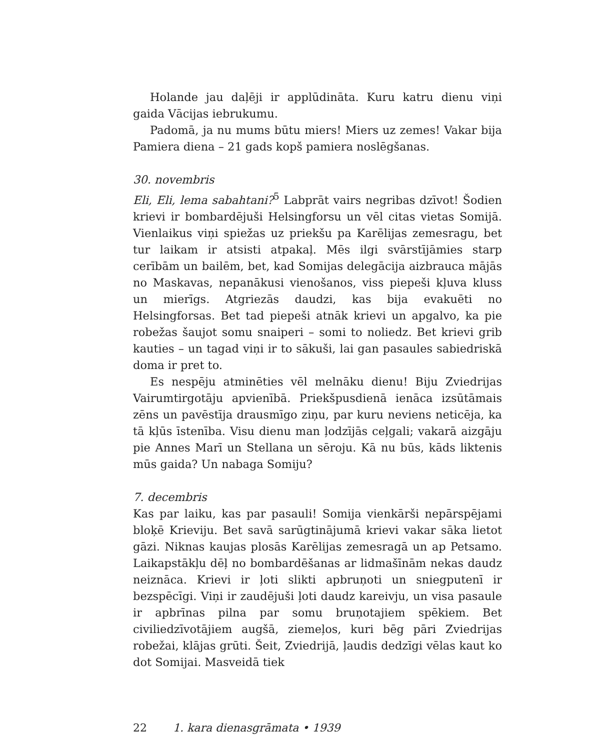Holande jau daļēji ir applūdināta. Kuru katru dienu viņi gaida Vācijas iebrukumu.
Padomā, ja nu mums būtu miers! Miers uz zemes! Vakar bija Pamiera diena – 21 gads kopš pamiera noslēgšanas.
30. novembris
Eli, Eli, lema sabahtani?<sup>5</sup> Labprāt vairs negribas dzīvot! Šodien krievi ir bombardējuši Helsingforsu un vēl citas vietas Somijā. Vienlaikus viņi spiežas uz priekšu pa Karēlijas zemesragu, bet tur laikam ir atsisti atpakaļ. Mēs ilgi svārstījāmies starp cerībām un bailēm, bet, kad Somijas delegācija aizbrauca mājās no Maskavas, nepanākusi vienošanos, viss piepeši kļuva kluss un mierīgs. Atgriezās daudzi, kas bija evakuēti no Helsingforsas. Bet tad piepeši atnāk krievi un apgalvo, ka pie robežas šaujot somu snaiperi – somi to noliedz. Bet krievi grib kauties – un tagad viņi ir to sākuši, lai gan pasaules sabiedriskā doma ir pret to.
Es nespēju atminēties vēl melnāku dienu! Biju Zviedrijas Vairumtirgotāju apvienībā. Priekšpusdienā ienāca izsūtāmais zēns un pavēstīja drausmīgo ziņu, par kuru neviens neticēja, ka tā kļūs īstenība. Visu dienu man ļodzījās ceļgali; vakarā aizgāju pie Annes Marī un Stellana un sēroju. Kā nu būs, kāds liktenis mūs gaida? Un nabaga Somiju?
7. decembris
Kas par laiku, kas par pasauli! Somija vienkārši nepārspējami bloķē Krieviju. Bet savā sarūgtinājumā krievi vakar sāka lietot gāzi. Niknas kaujas plosās Karēlijas zemesragā un ap Petsamo. Laikapstākļu dēļ no bombardēšanas ar lidmašīnām nekas daudz neiznāca. Krievi ir ļoti slikti apbruņoti un sniegputenī ir bezspēcīgi. Viņi ir zaudējuši ļoti daudz kareivju, un visa pasaule ir apbrīnas pilna par somu bruņotajiem spēkiem. Bet civiliedzīvotājiem augšā, ziemeļos, kuri bēg pāri Zviedrijas robežai, klājas grūti. Šeit, Zviedrijā, ļaudis dedzīgi vēlas kaut ko dot Somijai. Masveidā tiek
22 1. kara dienasgrāmata • 1939